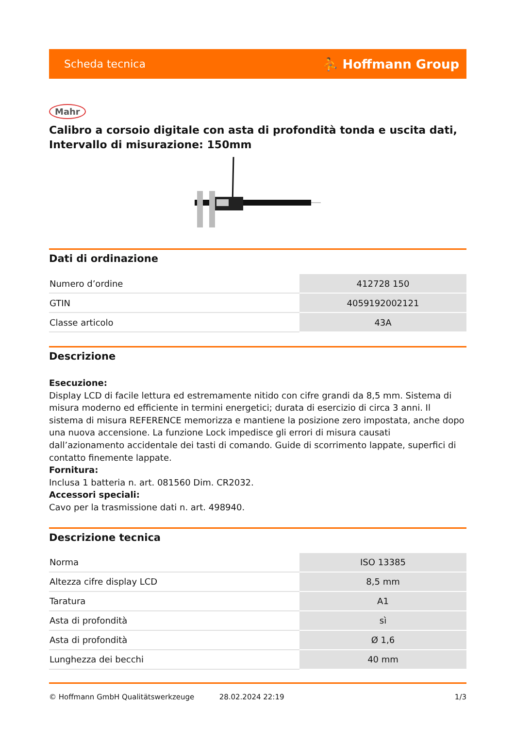Scheda tecnica ⛹ Hoffmann Group
Mahr
Calibro a corsoio digitale con asta di profondità tonda e uscita dati, Intervallo di misurazione: 150mm
Dati di ordinazione
| Numero d’ordine | 412728 150 |
| GTIN | 4059192002121 |
| Classe articolo | 43A |
Descrizione
Esecuzione:
Display LCD di facile lettura ed estremamente nitido con cifre grandi da 8,5 mm. Sistema di misura moderno ed efficiente in termini energetici; durata di esercizio di circa 3 anni. Il sistema di misura REFERENCE memorizza e mantiene la posizione zero impostata, anche dopo una nuova accensione. La funzione Lock impedisce gli errori di misura causati dall’azionamento accidentale dei tasti di comando. Guide di scorrimento lappate, superfici di contatto finemente lappate.
Fornitura:
Inclusa 1 batteria n. art. 081560 Dim. CR2032.
Accessori speciali:
Cavo per la trasmissione dati n. art. 498940.
Descrizione tecnica
| Norma | ISO 13385 |
| Altezza cifre display LCD | 8,5 mm |
| Taratura | A1 |
| Asta di profondità | sì |
| Asta di profondità | Ø 1,6 |
| Lunghezza dei becchi | 40 mm |
© Hoffmann GmbH Qualitätswerkzeuge 28.02.2024 22:19 1/3